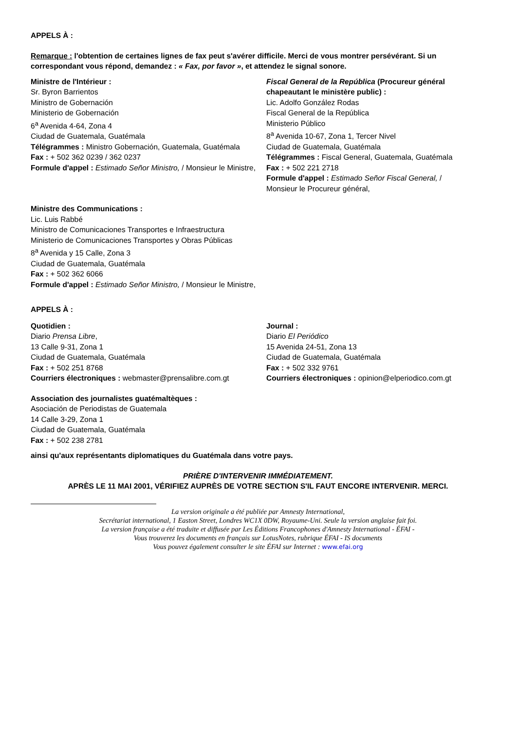APPELS À :
Remarque : l'obtention de certaines lignes de fax peut s'avérer difficile. Merci de vous montrer persévérant. Si un correspondant vous répond, demandez : « Fax, por favor », et attendez le signal sonore.
Ministre de l'Intérieur :
Sr. Byron Barrientos
Ministro de Gobernación
Ministerio de Gobernación
6<sup>a</sup> Avenida 4-64, Zona 4
Ciudad de Guatemala, Guatémala
Télégrammes : Ministro Gobernación, Guatemala, Guatémala
Fax : + 502 362 0239 / 362 0237
Formule d'appel : Estimado Señor Ministro, / Monsieur le Ministre,
Fiscal General de la República (Procureur général chapeautant le ministère public) :
Lic. Adolfo González Rodas
Fiscal General de la República
Ministerio Público
8<sup>a</sup> Avenida 10-67, Zona 1, Tercer Nivel
Ciudad de Guatemala, Guatémala
Télégrammes : Fiscal General, Guatemala, Guatémala
Fax : + 502 221 2718
Formule d'appel : Estimado Señor Fiscal General, / Monsieur le Procureur général,
Ministre des Communications :
Lic. Luis Rabbé
Ministro de Comunicaciones Transportes e Infraestructura
Ministerio de Comunicaciones Transportes y Obras Públicas
8<sup>a</sup> Avenida y 15 Calle, Zona 3
Ciudad de Guatemala, Guatémala
Fax : + 502 362 6066
Formule d'appel : Estimado Señor Ministro, / Monsieur le Ministre,
APPELS À :
Quotidien :
Diario Prensa Libre,
13 Calle 9-31, Zona 1
Ciudad de Guatemala, Guatémala
Fax : + 502 251 8768
Courriers électroniques : webmaster@prensalibre.com.gt
Journal :
Diario El Periódico
15 Avenida 24-51, Zona 13
Ciudad de Guatemala, Guatémala
Fax : + 502 332 9761
Courriers électroniques : opinion@elperiodico.com.gt
Association des journalistes guatémaltèques :
Asociación de Periodistas de Guatemala
14 Calle 3-29, Zona 1
Ciudad de Guatemala, Guatémala
Fax : + 502 238 2781
ainsi qu'aux représentants diplomatiques du Guatémala dans votre pays.
PRIÈRE D'INTERVENIR IMMÉDIATEMENT.
APRÈS LE 11 MAI 2001, VÉRIFIEZ AUPRÈS DE VOTRE SECTION S'IL FAUT ENCORE INTERVENIR. MERCI.
La version originale a été publiée par Amnesty International,
Secrétariat international, 1 Easton Street, Londres WC1X 0DW, Royaume-Uni. Seule la version anglaise fait foi.
La version française a été traduite et diffusée par Les Éditions Francophones d'Amnesty International - ÉFAI -
Vous trouverez les documents en français sur LotusNotes, rubrique ÉFAI - IS documents
Vous pouvez également consulter le site ÉFAI sur Internet : www.efai.org